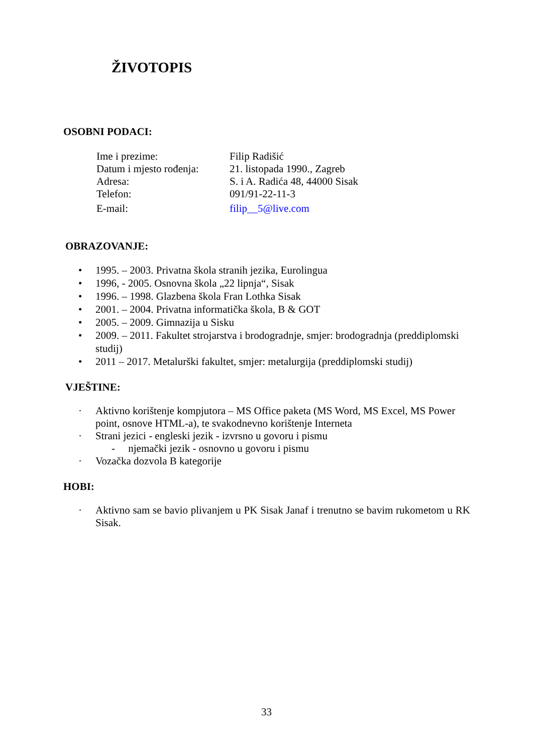ŽIVOTOPIS
OSOBNI PODACI:
| Ime i prezime: | Filip Radišić |
| Datum i mjesto rođenja: | 21. listopada 1990., Zagreb |
| Adresa: | S. i A. Radića 48, 44000 Sisak |
| Telefon: | 091/91-22-11-3 |
| E-mail: | filip__5@live.com |
OBRAZOVANJE:
• 1995. – 2003. Privatna škola stranih jezika, Eurolingua
• 1996, - 2005. Osnovna škola „22 lipnja“, Sisak
• 1996. – 1998. Glazbena škola Fran Lothka Sisak
• 2001. – 2004. Privatna informatička škola, B & GOT
• 2005. – 2009. Gimnazija u Sisku
• 2009. – 2011. Fakultet strojarstva i brodogradnje, smjer: brodogradnja (preddiplomski studij)
• 2011 – 2017. Metalurški fakultet, smjer: metalurgija (preddiplomski studij)
VJEŠTINE:
· Aktivno korištenje kompjutora – MS Office paketa (MS Word, MS Excel, MS Power point, osnove HTML-a), te svakodnevno korištenje Interneta
· Strani jezici - engleski jezik - izvrsno u govoru i pismu
- njemački jezik - osnovno u govoru i pismu
· Vozačka dozvola B kategorije
HOBI:
· Aktivno sam se bavio plivanjem u PK Sisak Janaf i trenutno se bavim rukometom u RK Sisak.
33